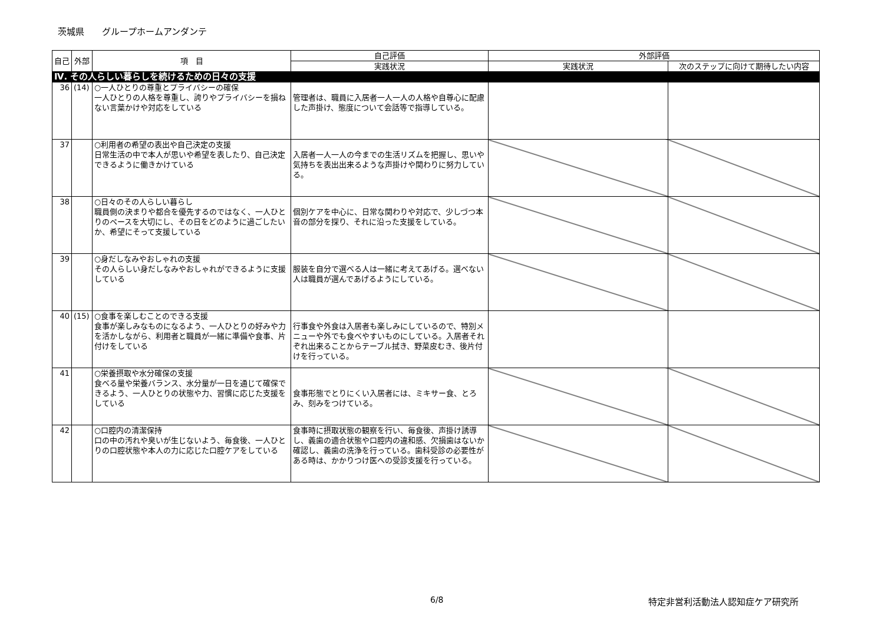茨城県　　グループホームアンダンテ
| 自己 | 外部 | 項 目 | 自己評価 | 外部評価 | |
| --- | --- | --- | --- | --- | --- |
| | | | 実践状況 | 実践状況 | 次のステップに向けて期待したい内容 |
| Ⅳ. その人らしい暮らしを続けるための日々の支援 | | | | | |
| 36 | (14) | ○一人ひとりの尊重とプライバシーの確保 一人ひとりの人格を尊重し、誇りやプライバシーを損ねない言葉かけや対応をしている | 管理者は、職員に入居者一人一人の人格や自尊心に配慮した声掛け、態度について会話等で指導している。 | | |
| 37 | | ○利用者の希望の表出や自己決定の支援 日常生活の中で本人が思いや希望を表したり、自己決定できるように働きかけている | 入居者一人一人の今までの生活リズムを把握し、思いや気持ちを表出出来るような声掛けや関わりに努力している。 | | |
| 38 | | ○日々のその人らしい暮らし 職員側の決まりや都合を優先するのではなく、一人ひとりのペースを大切にし、その日をどのように過ごしたいか、希望にそって支援している | 個別ケアを中心に、日常な関わりや対応で、少しづつ本音の部分を探り、それに沿った支援をしている。 | | |
| 39 | | ○身だしなみやおしゃれの支援 その人らしい身だしなみやおしゃれができるように支援している | 服装を自分で選べる人は一緒に考えてあげる。選べない人は職員が選んであげるようにしている。 | | |
| 40 | (15) | ○食事を楽しむことのできる支援 食事が楽しみなものになるよう、一人ひとりの好みや力を活かしながら、利用者と職員が一緒に準備や食事、片付けをしている | 行事食や外食は入居者も楽しみにしているので、特別メニューや外でも食べやすいものにしている。入居者それぞれ出来ることからテーブル拭き、野菜皮むき、後片付けを行っている。 | | |
| 41 | | ○栄養摂取や水分確保の支援 食べる量や栄養バランス、水分量が一日を通じて確保できるよう、一人ひとりの状態や力、習慣に応じた支援をしている | 食事形態でとりにくい入居者には、ミキサー食、とろみ、刻みをつけている。 | | |
| 42 | | ○口腔内の清潔保持 口の中の汚れや臭いが生じないよう、毎食後、一人ひとりの口腔状態や本人の力に応じた口腔ケアをしている | 食事時に摂取状態の観察を行い、毎食後、声掛け誘導し、義歯の適合状態や口腔内の違和感、欠損歯はないか確認し、義歯の洗浄を行っている。歯科受診の必要性がある時は、かかりつけ医への受診支援を行っている。 | | |
6/8 特定非営利活動法人認知症ケア研究所